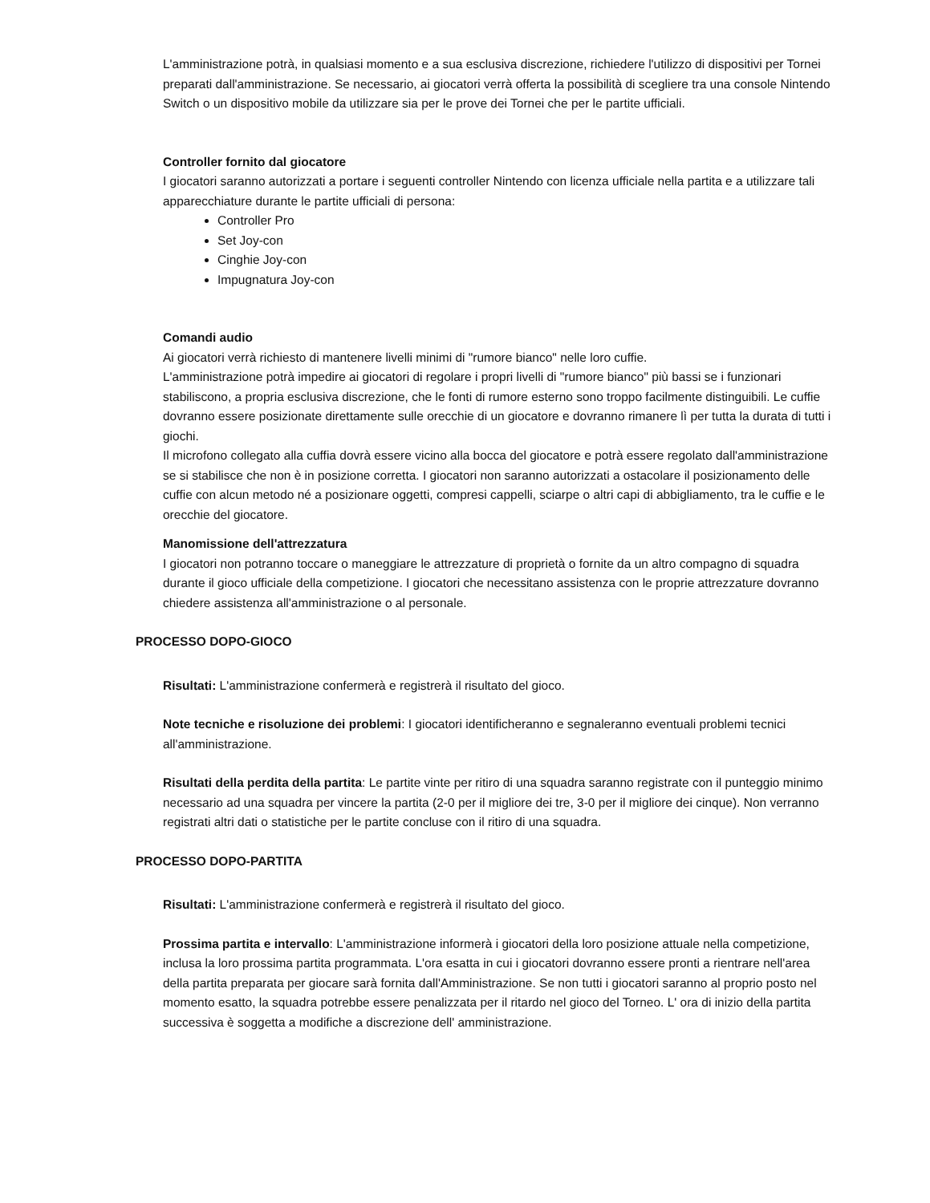L'amministrazione potrà, in qualsiasi momento e a sua esclusiva discrezione, richiedere l'utilizzo di dispositivi per Tornei preparati dall'amministrazione. Se necessario, ai giocatori verrà offerta la possibilità di scegliere tra una console Nintendo Switch o un dispositivo mobile da utilizzare sia per le prove dei Tornei che per le partite ufficiali.
Controller fornito dal giocatore
I giocatori saranno autorizzati a portare i seguenti controller Nintendo con licenza ufficiale nella partita e a utilizzare tali apparecchiature durante le partite ufficiali di persona:
Controller Pro
Set Joy-con
Cinghie Joy-con
Impugnatura Joy-con
Comandi audio
Ai giocatori verrà richiesto di mantenere livelli minimi di "rumore bianco" nelle loro cuffie.
L'amministrazione potrà impedire ai giocatori di regolare i propri livelli di "rumore bianco" più bassi se i funzionari stabiliscono, a propria esclusiva discrezione, che le fonti di rumore esterno sono troppo facilmente distinguibili. Le cuffie dovranno essere posizionate direttamente sulle orecchie di un giocatore e dovranno rimanere lì per tutta la durata di tutti i giochi.
Il microfono collegato alla cuffia dovrà essere vicino alla bocca del giocatore e potrà essere regolato dall'amministrazione se si stabilisce che non è in posizione corretta. I giocatori non saranno autorizzati a ostacolare il posizionamento delle cuffie con alcun metodo né a posizionare oggetti, compresi cappelli, sciarpe o altri capi di abbigliamento, tra le cuffie e le orecchie del giocatore.
Manomissione dell'attrezzatura
I giocatori non potranno toccare o maneggiare le attrezzature di proprietà o fornite da un altro compagno di squadra durante il gioco ufficiale della competizione. I giocatori che necessitano assistenza con le proprie attrezzature dovranno chiedere assistenza all'amministrazione o al personale.
PROCESSO DOPO-GIOCO
Risultati: L'amministrazione confermerà e registrerà il risultato del gioco.
Note tecniche e risoluzione dei problemi: I giocatori identificheranno e segnaleranno eventuali problemi tecnici all'amministrazione.
Risultati della perdita della partita: Le partite vinte per ritiro di una squadra saranno registrate con il punteggio minimo necessario ad una squadra per vincere la partita (2-0 per il migliore dei tre, 3-0 per il migliore dei cinque). Non verranno registrati altri dati o statistiche per le partite concluse con il ritiro di una squadra.
PROCESSO DOPO-PARTITA
Risultati: L'amministrazione confermerà e registrerà il risultato del gioco.
Prossima partita e intervallo: L'amministrazione informerà i giocatori della loro posizione attuale nella competizione, inclusa la loro prossima partita programmata. L'ora esatta in cui i giocatori dovranno essere pronti a rientrare nell'area della partita preparata per giocare sarà fornita dall'Amministrazione. Se non tutti i giocatori saranno al proprio posto nel momento esatto, la squadra potrebbe essere penalizzata per il ritardo nel gioco del Torneo. L' ora di inizio della partita successiva è soggetta a modifiche a discrezione dell' amministrazione.